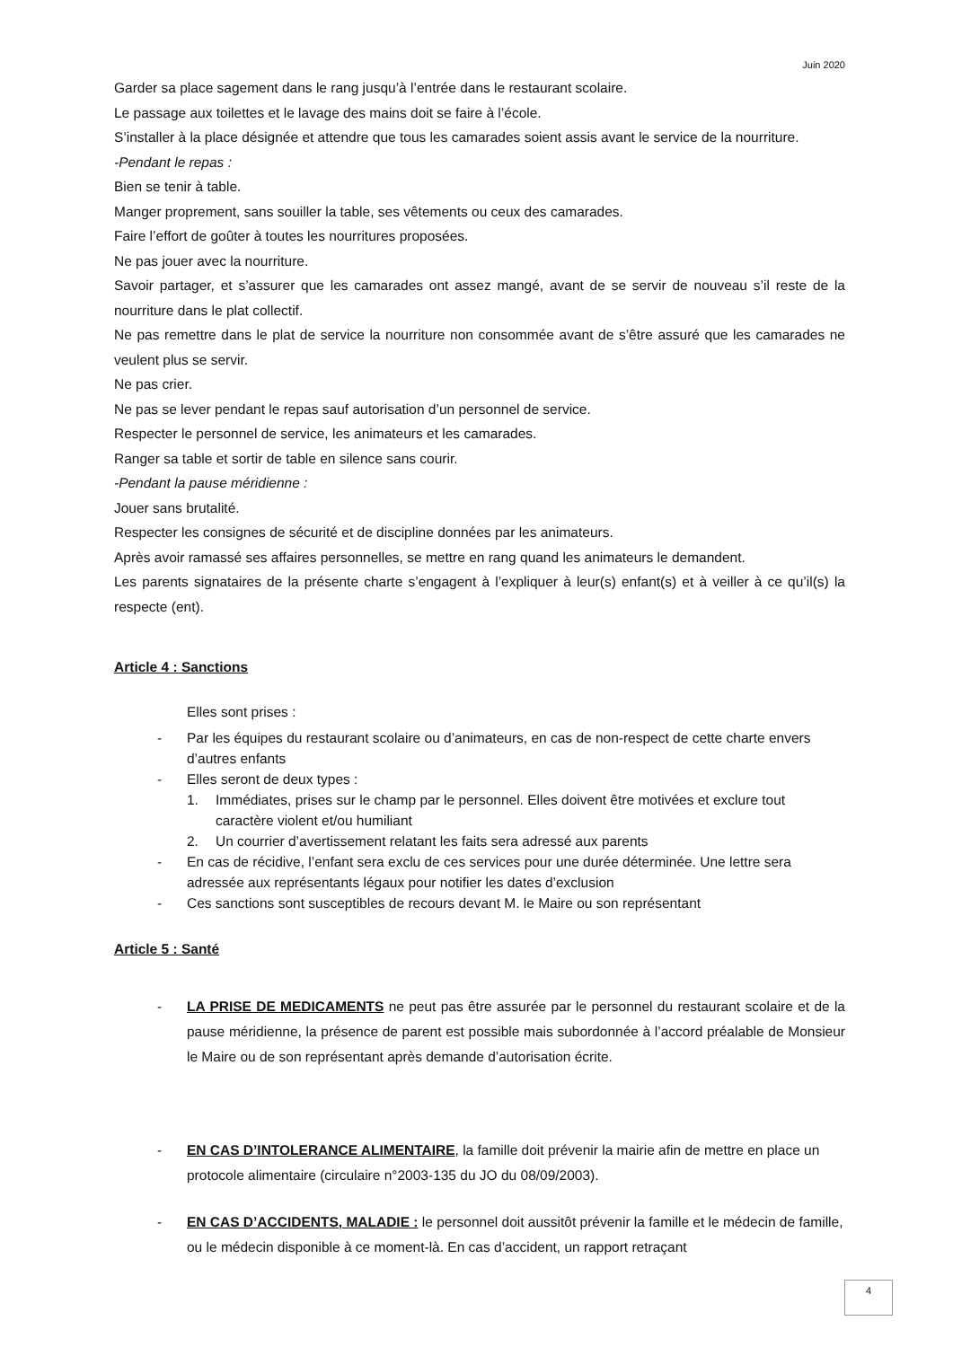Juin 2020
Garder sa place sagement dans le rang jusqu’à l’entrée dans le restaurant scolaire.
Le passage aux toilettes et le lavage des mains doit se faire à l’école.
S’installer à la place désignée et attendre que tous les camarades soient assis avant le service de la nourriture.
-Pendant le repas :
Bien se tenir à table.
Manger proprement, sans souiller la table, ses vêtements ou ceux des camarades.
Faire l’effort de goûter à toutes les nourritures proposées.
Ne pas jouer avec la nourriture.
Savoir partager, et s’assurer que les camarades ont assez mangé, avant de se servir de nouveau s’il reste de la nourriture dans le plat collectif.
Ne pas remettre dans le plat de service la nourriture non consommée avant de s’être assuré que les camarades ne veulent plus se servir.
Ne pas crier.
Ne pas se lever pendant le repas sauf autorisation d’un personnel de service.
Respecter le personnel de service, les animateurs et les camarades.
Ranger sa table et sortir de table en silence sans courir.
-Pendant la pause méridienne :
Jouer sans brutalité.
Respecter les consignes de sécurité et de discipline données par les animateurs.
Après avoir ramassé ses affaires personnelles, se mettre en rang quand les animateurs le demandent.
Les parents signataires de la présente charte s’engagent à l’expliquer à leur(s) enfant(s) et à veiller à ce qu’il(s) la respecte (ent).
Article 4 : Sanctions
Elles sont prises :
- Par les équipes du restaurant scolaire ou d’animateurs, en cas de non-respect de cette charte envers d’autres enfants
- Elles seront de deux types :
1. Immédiates, prises sur le champ par le personnel. Elles doivent être motivées et exclure tout caractère violent et/ou humiliant
2. Un courrier d’avertissement relatant les faits sera adressé aux parents
- En cas de récidive, l’enfant sera exclu de ces services pour une durée déterminée. Une lettre sera adressée aux représentants légaux pour notifier les dates d’exclusion
- Ces sanctions sont susceptibles de recours devant M. le Maire ou son représentant
Article 5 : Santé
- LA PRISE DE MEDICAMENTS ne peut pas être assurée par le personnel du restaurant scolaire et de la pause méridienne, la présence de parent est possible mais subordonnée à l’accord préalable de Monsieur le Maire ou de son représentant après demande d’autorisation écrite.
- EN CAS D’INTOLERANCE ALIMENTAIRE, la famille doit prévenir la mairie afin de mettre en place un protocole alimentaire (circulaire n°2003-135 du JO du 08/09/2003).
- EN CAS D’ACCIDENTS, MALADIE : le personnel doit aussitôt prévenir la famille et le médecin de famille, ou le médecin disponible à ce moment-là. En cas d’accident, un rapport retraçant
4